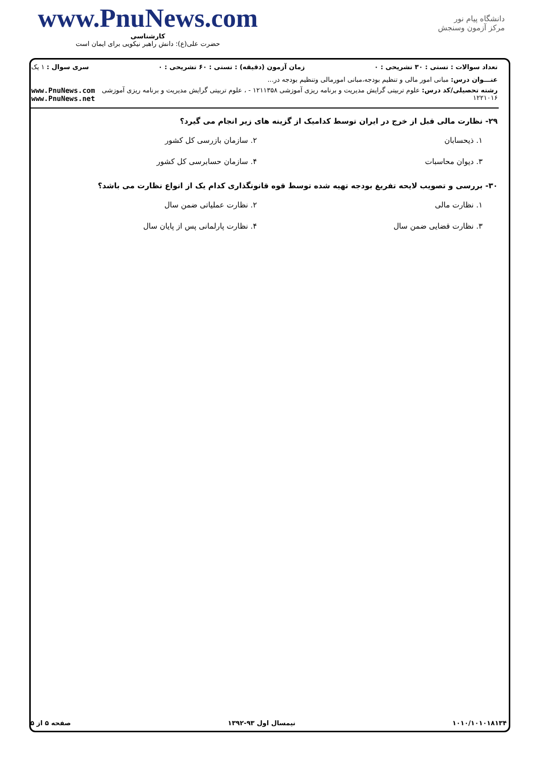www.PnuNews.com
کارشناسی
حضرت علی(ع): دانش راهبر نیکویی برای ایمان است
دانشگاه پیام نور
مرکز آزمون وسنجش
تعداد سوالات : تستی : ۳۰ تشریحی : ۰ زمان آزمون (دقیقه) : تستی : ۶۰ تشریحی : ۰ سری سوال : ۱ یک
عنـــوان درس: مبانی امور مالی و تنظیم بودجه،مبانی امورمالی وتنظیم بودجه در...
رشته تحصیلی/کد درس: علوم تربیتی گرایش مدیریت و برنامه ریزی آموزشی ۱۲۱۱۳۵۸ - ، علوم تربیتی گرایش مدیریت و برنامه ریزی آموزشی ۱۲۲۱۰۱۶
www.PnuNews.com
www.PnuNews.net
۲۹- نظارت مالی قبل از خرج در ایران توسط کدامیک از گزینه های زیر انجام می گیرد؟
۱. ذیحسابان
۲. سازمان بازرسی کل کشور
۳. دیوان محاسبات
۴. سازمان حسابرسی کل کشور
۳۰- بررسی و تصویب لایحه تفریغ بودجه تهیه شده توسط قوه قانونگذاری کدام یک از انواع نظارت می باشد؟
۱. نظارت مالی
۲. نظارت عملیاتی ضمن سال
۳. نظارت قضایی ضمن سال
۴. نظارت پارلمانی پس از پایان سال
۱۰۱۰/۱۰۱۰۱۸۱۳۴ نیمسال اول ۹۳-۱۳۹۲ صفحه ۵ از ۵